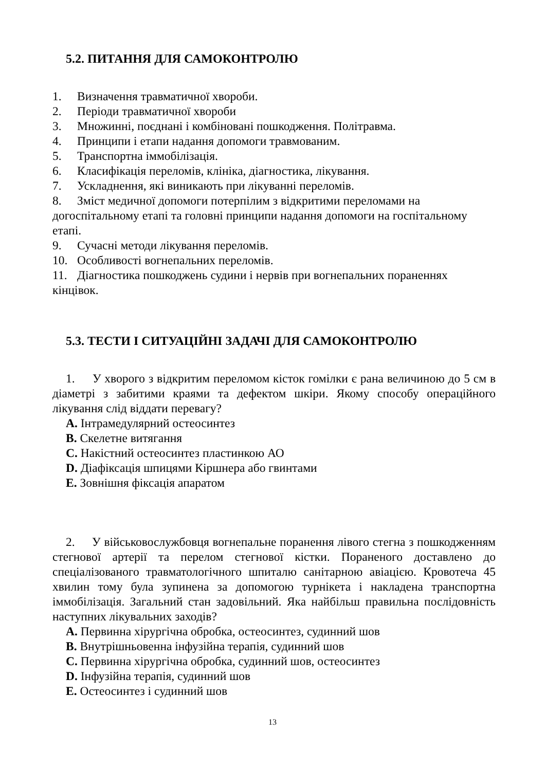5.2. ПИТАННЯ ДЛЯ САМОКОНТРОЛЮ
1. Визначення травматичної хвороби.
2. Періоди травматичної хвороби
3. Множинні, поєднані і комбіновані пошкодження. Політравма.
4. Принципи і етапи надання допомоги травмованим.
5. Транспортна іммобілізація.
6. Класифікація переломів, клініка, діагностика, лікування.
7. Ускладнення, які виникають при лікуванні переломів.
8. Зміст медичної допомоги потерпілим з відкритими переломами на догоспітальному етапі та головні принципи надання допомоги на госпітальному етапі.
9. Сучасні методи лікування переломів.
10. Особливості вогнепальних переломів.
11. Діагностика пошкоджень судини і нервів при вогнепальних пораненнях кінцівок.
5.3. ТЕСТИ І СИТУАЦІЙНІ ЗАДАЧІ ДЛЯ САМОКОНТРОЛЮ
1. У хворого з відкритим переломом кісток гомілки є рана величиною до 5 см в діаметрі з забитими краями та дефектом шкіри. Якому способу операційного лікування слід віддати перевагу?
A. Інтрамедулярний остеосинтез
B. Скелетне витягання
C. Накістний остеосинтез пластинкою АО
D. Діафіксація шпицями Кіршнера або гвинтами
E. Зовнішня фіксація апаратом
2. У військовослужбовця вогнепальне поранення лівого стегна з пошкодженням стегнової артерії та перелом стегнової кістки. Пораненого доставлено до спеціалізованого травматологічного шпиталю санітарною авіацією. Кровотеча 45 хвилин тому була зупинена за допомогою турнікета і накладена транспортна іммобілізація. Загальний стан задовільний. Яка найбільш правильна послідовність наступних лікувальних заходів?
A. Первинна хірургічна обробка, остеосинтез, судинний шов
B. Внутрішньовенна інфузійна терапія, судинний шов
C. Первинна хірургічна обробка, судинний шов, остеосинтез
D. Інфузійна терапія, судинний шов
E. Остеосинтез і судинний шов
13